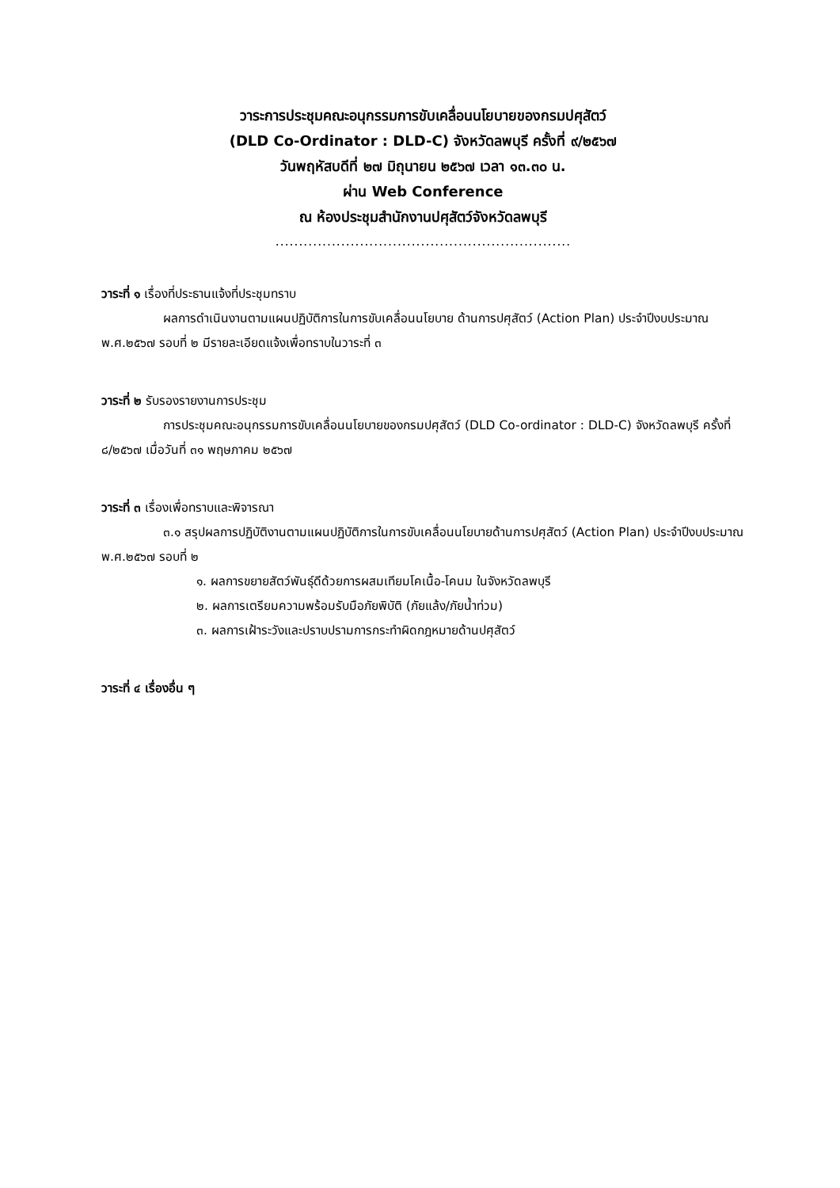วาระการประชุมคณะอนุกรรมการขับเคลื่อนนโยบายของกรมปศุสัตว์
(DLD Co-Ordinator : DLD-C) จังหวัดลพบุรี ครั้งที่ ๙/๒๕๖๗
วันพฤหัสบดีที่ ๒๗ มิถุนายน ๒๕๖๗ เวลา ๑๓.๓๐ น.
ผ่าน Web Conference
ณ ห้องประชุมสำนักงานปศุสัตว์จังหวัดลพบุรี
...............................................................
วาระที่ ๑ เรื่องที่ประธานแจ้งที่ประชุมทราบ
ผลการดำเนินงานตามแผนปฏิบัติการในการขับเคลื่อนนโยบาย ด้านการปศุสัตว์ (Action Plan) ประจำปีงบประมาณ พ.ศ.๒๕๖๗ รอบที่ ๒ มีรายละเอียดแจ้งเพื่อทราบในวาระที่ ๓
วาระที่ ๒ รับรองรายงานการประชุม
การประชุมคณะอนุกรรมการขับเคลื่อนนโยบายของกรมปศุสัตว์ (DLD Co-ordinator : DLD-C) จังหวัดลพบุรี ครั้งที่ ๘/๒๕๖๗ เมื่อวันที่ ๓๑ พฤษภาคม ๒๕๖๗
วาระที่ ๓ เรื่องเพื่อทราบและพิจารณา
๓.๑ สรุปผลการปฏิบัติงานตามแผนปฏิบัติการในการขับเคลื่อนนโยบายด้านการปศุสัตว์ (Action Plan) ประจำปีงบประมาณ พ.ศ.๒๕๖๗ รอบที่ ๒
๑. ผลการขยายสัตว์พันธุ์ดีด้วยการผสมเทียมโคเนื้อ-โคนม ในจังหวัดลพบุรี
๒. ผลการเตรียมความพร้อมรับมือภัยพิบัติ (ภัยแล้ง/ภัยน้ำท่วม)
๓. ผลการเฝ้าระวังและปราบปรามการกระทำผิดกฎหมายด้านปศุสัตว์
วาระที่ ๔ เรื่องอื่น ๆ